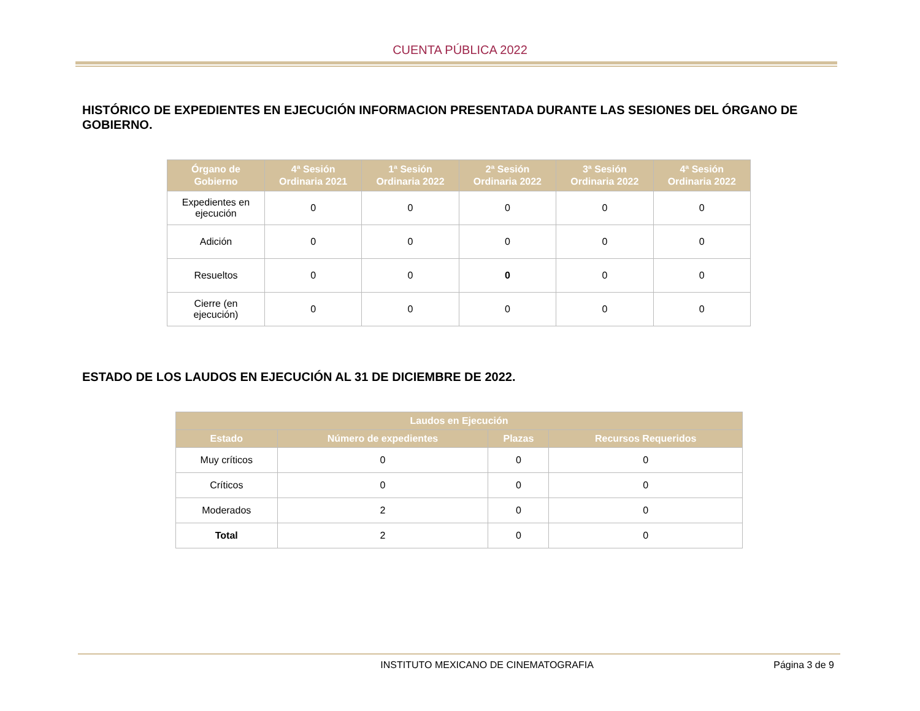CUENTA PÚBLICA 2022
HISTÓRICO DE EXPEDIENTES EN EJECUCIÓN INFORMACION PRESENTADA DURANTE LAS SESIONES DEL ÓRGANO DE GOBIERNO.
| Órgano de Gobierno | 4ª Sesión Ordinaria 2021 | 1ª Sesión Ordinaria 2022 | 2ª Sesión Ordinaria 2022 | 3ª Sesión Ordinaria 2022 | 4ª Sesión Ordinaria 2022 |
| --- | --- | --- | --- | --- | --- |
| Expedientes en ejecución | 0 | 0 | 0 | 0 | 0 |
| Adición | 0 | 0 | 0 | 0 | 0 |
| Resueltos | 0 | 0 | 0 | 0 | 0 |
| Cierre (en ejecución) | 0 | 0 | 0 | 0 | 0 |
ESTADO DE LOS LAUDOS EN EJECUCIÓN AL 31 DE DICIEMBRE DE 2022.
| Laudos en Ejecución | | | |
| --- | --- | --- | --- |
| Estado | Número de expedientes | Plazas | Recursos Requeridos |
| Muy críticos | 0 | 0 | 0 |
| Críticos | 0 | 0 | 0 |
| Moderados | 2 | 0 | 0 |
| Total | 2 | 0 | 0 |
INSTITUTO MEXICANO DE CINEMATOGRAFIA Página 3 de 9